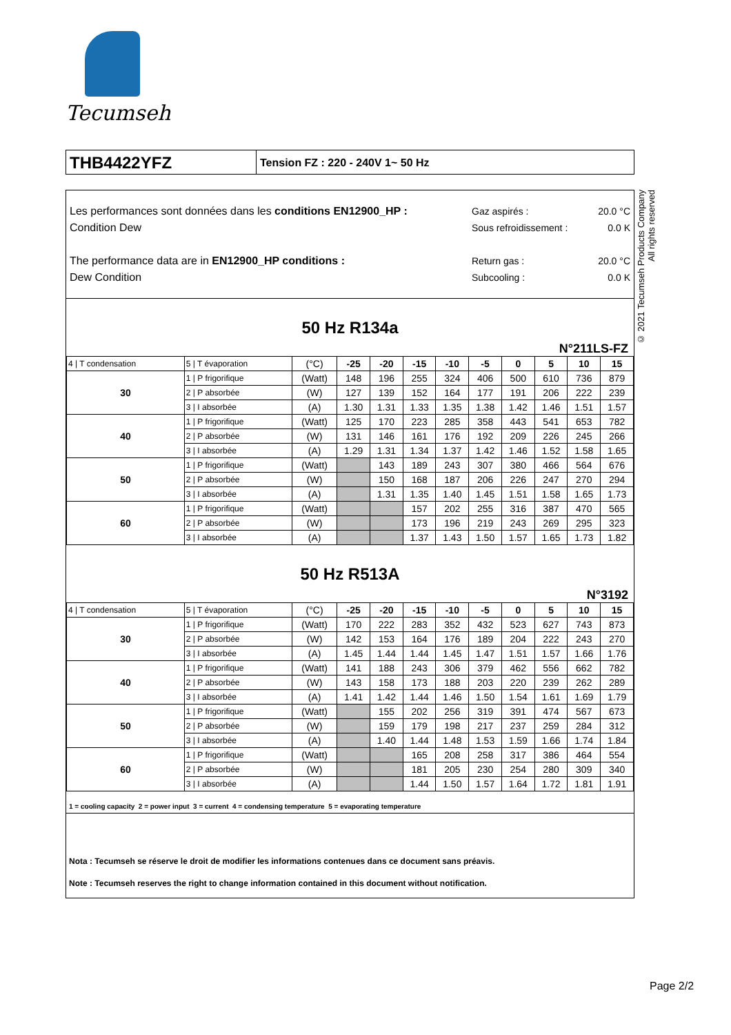Tecumseh
THB4422YFZ
Tension FZ : 220 - 240V 1~ 50 Hz
Les performances sont données dans les conditions EN12900_HP :
Condition Dew
The performance data are in EN12900_HP conditions :
Dew Condition
Gaz aspirés : 20.0 °C
Sous refroidissement : 0.0 K
Return gas : 20.0 °C
Subcooling : 0.0 K
50 Hz R134a
N°211LS-FZ
| 4 / T condensation | 5 / T évaporation | (°C) | -25 | -20 | -15 | -10 | -5 | 0 | 5 | 10 | 15 |
| 30 | 1 / P frigorifique | (Watt) | 148 | 196 | 255 | 324 | 406 | 500 | 610 | 736 | 879 |
| | 2 / P absorbée | (W) | 127 | 139 | 152 | 164 | 177 | 191 | 206 | 222 | 239 |
| | 3 / I absorbée | (A) | 1.30 | 1.31 | 1.33 | 1.35 | 1.38 | 1.42 | 1.46 | 1.51 | 1.57 |
| 40 | 1 / P frigorifique | (Watt) | 125 | 170 | 223 | 285 | 358 | 443 | 541 | 653 | 782 |
| | 2 / P absorbée | (W) | 131 | 146 | 161 | 176 | 192 | 209 | 226 | 245 | 266 |
| | 3 / I absorbée | (A) | 1.29 | 1.31 | 1.34 | 1.37 | 1.42 | 1.46 | 1.52 | 1.58 | 1.65 |
| 50 | 1 / P frigorifique | (Watt) | | 143 | 189 | 243 | 307 | 380 | 466 | 564 | 676 |
| | 2 / P absorbée | (W) | | 150 | 168 | 187 | 206 | 226 | 247 | 270 | 294 |
| | 3 / I absorbée | (A) | | 1.31 | 1.35 | 1.40 | 1.45 | 1.51 | 1.58 | 1.65 | 1.73 |
| 60 | 1 / P frigorifique | (Watt) | | | 157 | 202 | 255 | 316 | 387 | 470 | 565 |
| | 2 / P absorbée | (W) | | | 173 | 196 | 219 | 243 | 269 | 295 | 323 |
| | 3 / I absorbée | (A) | | | 1.37 | 1.43 | 1.50 | 1.57 | 1.65 | 1.73 | 1.82 |
50 Hz R513A
N°3192
| 4 / T condensation | 5 / T évaporation | (°C) | -25 | -20 | -15 | -10 | -5 | 0 | 5 | 10 | 15 |
| 30 | 1 / P frigorifique | (Watt) | 170 | 222 | 283 | 352 | 432 | 523 | 627 | 743 | 873 |
| | 2 / P absorbée | (W) | 142 | 153 | 164 | 176 | 189 | 204 | 222 | 243 | 270 |
| | 3 / I absorbée | (A) | 1.45 | 1.44 | 1.44 | 1.45 | 1.47 | 1.51 | 1.57 | 1.66 | 1.76 |
| 40 | 1 / P frigorifique | (Watt) | 141 | 188 | 243 | 306 | 379 | 462 | 556 | 662 | 782 |
| | 2 / P absorbée | (W) | 143 | 158 | 173 | 188 | 203 | 220 | 239 | 262 | 289 |
| | 3 / I absorbée | (A) | 1.41 | 1.42 | 1.44 | 1.46 | 1.50 | 1.54 | 1.61 | 1.69 | 1.79 |
| 50 | 1 / P frigorifique | (Watt) | | 155 | 202 | 256 | 319 | 391 | 474 | 567 | 673 |
| | 2 / P absorbée | (W) | | 159 | 179 | 198 | 217 | 237 | 259 | 284 | 312 |
| | 3 / I absorbée | (A) | | 1.40 | 1.44 | 1.48 | 1.53 | 1.59 | 1.66 | 1.74 | 1.84 |
| 60 | 1 / P frigorifique | (Watt) | | | 165 | 208 | 258 | 317 | 386 | 464 | 554 |
| | 2 / P absorbée | (W) | | | 181 | 205 | 230 | 254 | 280 | 309 | 340 |
| | 3 / I absorbée | (A) | | | 1.44 | 1.50 | 1.57 | 1.64 | 1.72 | 1.81 | 1.91 |
1 = cooling capacity 2 = power input 3 = current 4 = condensing temperature 5 = evaporating temperature
Nota : Tecumseh se réserve le droit de modifier les informations contenues dans ce document sans préavis.
Note : Tecumseh reserves the right to change information contained in this document without notification.
© 2021 Tecumseh Products Company
All rights reserved
Page 2/2